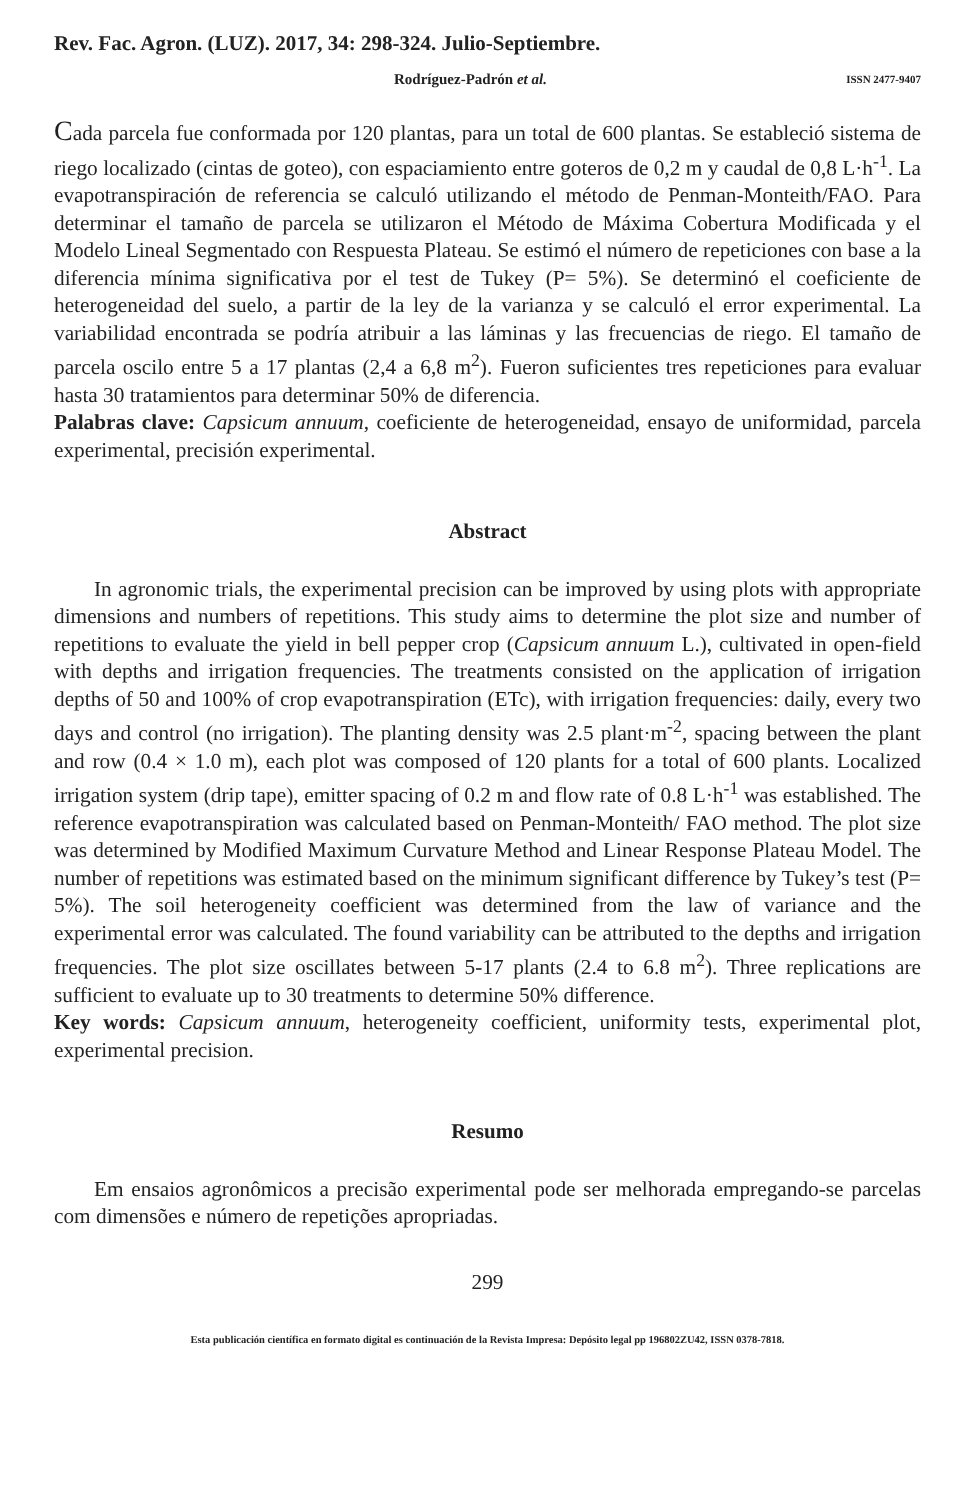Rev. Fac. Agron. (LUZ). 2017, 34: 298-324. Julio-Septiembre.
Rodríguez-Padrón et al. ISSN 2477-9407
Cada parcela fue conformada por 120 plantas, para un total de 600 plantas. Se estableció sistema de riego localizado (cintas de goteo), con espaciamiento entre goteros de 0,2 m y caudal de 0,8 L·h<sup>-1</sup>. La evapotranspiración de referencia se calculó utilizando el método de Penman-Monteith/FAO. Para determinar el tamaño de parcela se utilizaron el Método de Máxima Cobertura Modificada y el Modelo Lineal Segmentado con Respuesta Plateau. Se estimó el número de repeticiones con base a la diferencia mínima significativa por el test de Tukey (P= 5%). Se determinó el coeficiente de heterogeneidad del suelo, a partir de la ley de la varianza y se calculó el error experimental. La variabilidad encontrada se podría atribuir a las láminas y las frecuencias de riego. El tamaño de parcela oscilo entre 5 a 17 plantas (2,4 a 6,8 m<sup>2</sup>). Fueron suficientes tres repeticiones para evaluar hasta 30 tratamientos para determinar 50% de diferencia.
Palabras clave: Capsicum annuum, coeficiente de heterogeneidad, ensayo de uniformidad, parcela experimental, precisión experimental.
Abstract
In agronomic trials, the experimental precision can be improved by using plots with appropriate dimensions and numbers of repetitions. This study aims to determine the plot size and number of repetitions to evaluate the yield in bell pepper crop (Capsicum annuum L.), cultivated in open-field with depths and irrigation frequencies. The treatments consisted on the application of irrigation depths of 50 and 100% of crop evapotranspiration (ETc), with irrigation frequencies: daily, every two days and control (no irrigation). The planting density was 2.5 plant·m<sup>-2</sup>, spacing between the plant and row (0.4 × 1.0 m), each plot was composed of 120 plants for a total of 600 plants. Localized irrigation system (drip tape), emitter spacing of 0.2 m and flow rate of 0.8 L·h<sup>-1</sup> was established. The reference evapotranspiration was calculated based on Penman-Monteith/ FAO method. The plot size was determined by Modified Maximum Curvature Method and Linear Response Plateau Model. The number of repetitions was estimated based on the minimum significant difference by Tukey’s test (P= 5%). The soil heterogeneity coefficient was determined from the law of variance and the experimental error was calculated. The found variability can be attributed to the depths and irrigation frequencies. The plot size oscillates between 5-17 plants (2.4 to 6.8 m<sup>2</sup>). Three replications are sufficient to evaluate up to 30 treatments to determine 50% difference.
Key words: Capsicum annuum, heterogeneity coefficient, uniformity tests, experimental plot, experimental precision.
Resumo
Em ensaios agronômicos a precisão experimental pode ser melhorada empregando-se parcelas com dimensões e número de repetições apropriadas.
299
Esta publicación científica en formato digital es continuación de la Revista Impresa: Depósito legal pp 196802ZU42, ISSN 0378-7818.